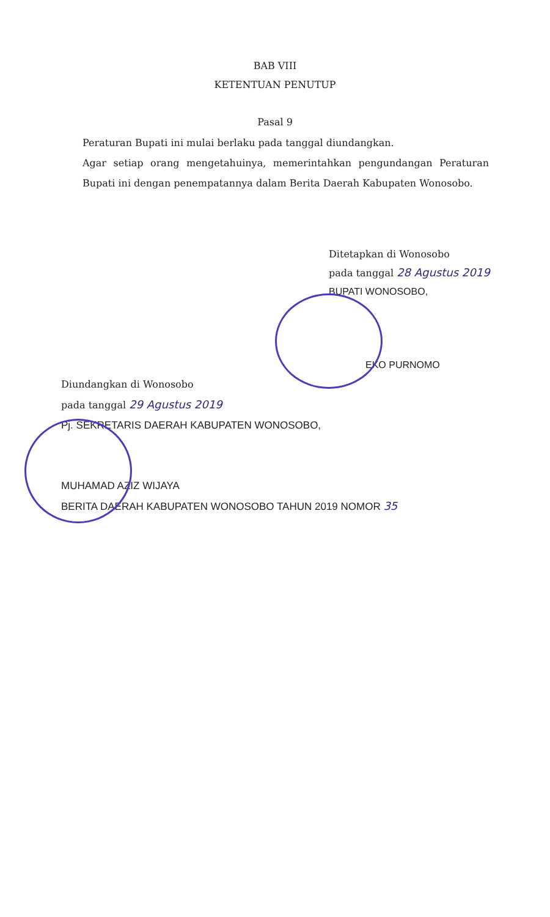BAB VIII
KETENTUAN PENUTUP
Pasal 9
Peraturan Bupati ini mulai berlaku pada tanggal diundangkan.
Agar setiap orang mengetahuinya, memerintahkan pengundangan Peraturan Bupati ini dengan penempatannya dalam Berita Daerah Kabupaten Wonosobo.
Ditetapkan di Wonosobo
pada tanggal 28 Agustus 2019
BUPATI WONOSOBO,
EKO PURNOMO
Diundangkan di Wonosobo
pada tanggal 29 Agustus 2019
Pj. SEKRETARIS DAERAH KABUPATEN WONOSOBO,
MUHAMAD AZIZ WIJAYA
BERITA DAERAH KABUPATEN WONOSOBO TAHUN 2019 NOMOR 35